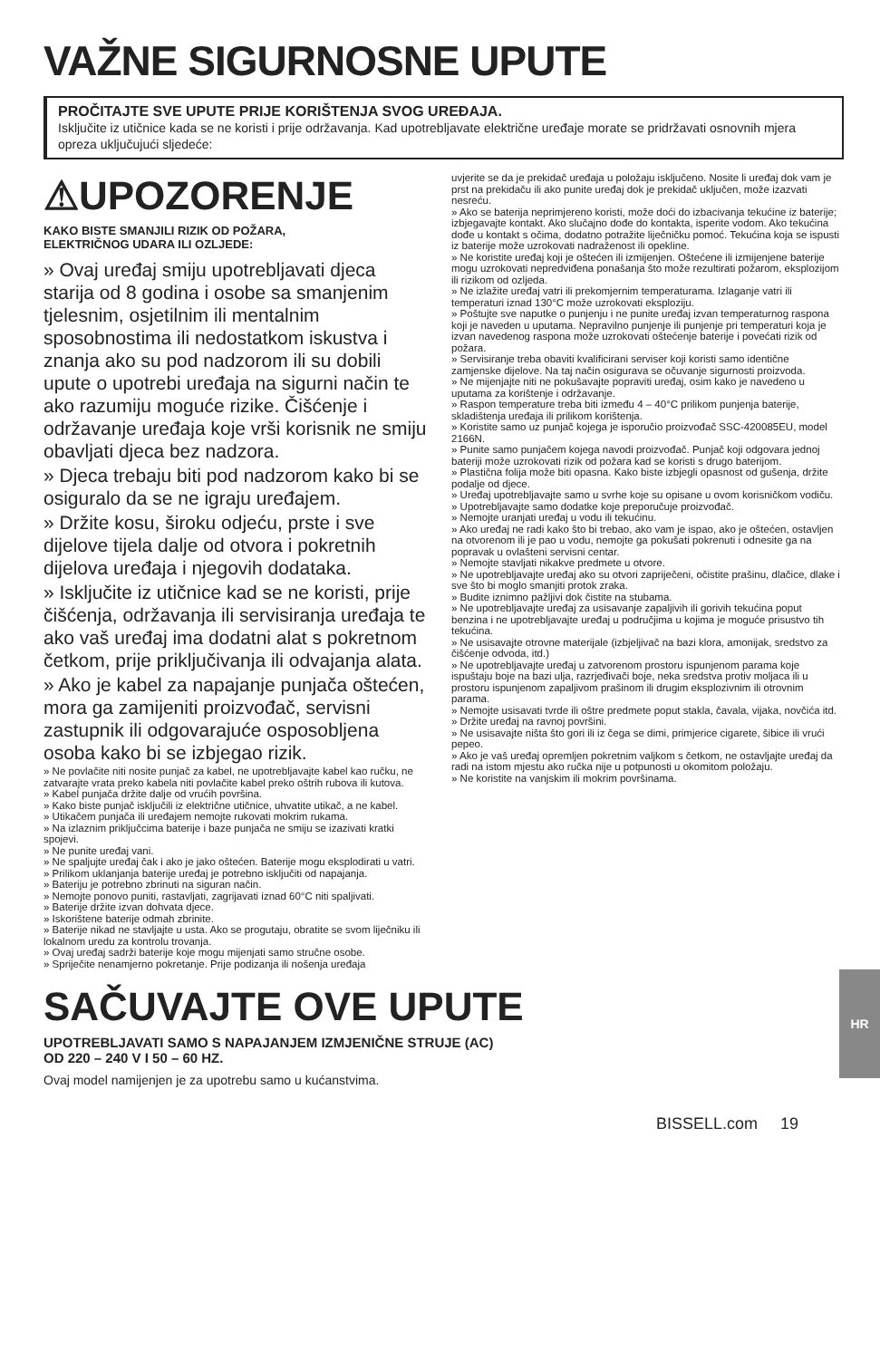VAŽNE SIGURNOSNE UPUTE
PROČITAJTE SVE UPUTE PRIJE KORIŠTENJA SVOG UREĐAJA.
Isključite iz utičnice kada se ne koristi i prije održavanja. Kad upotrebljavate električne uređaje morate se pridržavati osnovnih mjera opreza uključujući sljedeće:
⚠UPOZORENJE
KAKO BISTE SMANJILI RIZIK OD POŽARA,
ELEKTRIČNOG UDARA ILI OZLJEDE:
» Ovaj uređaj smiju upotrebljavati djeca starija od 8 godina i osobe sa smanjenim tjelesnim, osjetilnim ili mentalnim sposobnostima ili nedostatkom iskustva i znanja ako su pod nadzorom ili su dobili upute o upotrebi uređaja na sigurni način te ako razumiju moguće rizike. Čišćenje i održavanje uređaja koje vrši korisnik ne smiju obavljati djeca bez nadzora.
» Djeca trebaju biti pod nadzorom kako bi se osiguralo da se ne igraju uređajem.
» Držite kosu, široku odjeću, prste i sve dijelove tijela dalje od otvora i pokretnih dijelova uređaja i njegovih dodataka.
» Isključite iz utičnice kad se ne koristi, prije čišćenja, održavanja ili servisiranja uređaja te ako vaš uređaj ima dodatni alat s pokretnom četkom, prije priključivanja ili odvajanja alata.
» Ako je kabel za napajanje punjača oštećen, mora ga zamijeniti proizvođač, servisni zastupnik ili odgovarajuće osposobljena osoba kako bi se izbjegao rizik.
» Ne povlačite niti nosite punjač za kabel, ne upotrebljavajte kabel kao ručku, ne zatvarajte vrata preko kabela niti povlačite kabel preko oštrih rubova ili kutova.
» Kabel punjača držite dalje od vrućih površina.
» Kako biste punjač isključili iz električne utičnice, uhvatite utikač, a ne kabel.
» Utikačem punjača ili uređajem nemojte rukovati mokrim rukama.
» Na izlaznim priključcima baterije i baze punjača ne smiju se izazivati kratki spojevi.
» Ne punite uređaj vani.
» Ne spaljujte uređaj čak i ako je jako oštećen. Baterije mogu eksplodirati u vatri.
» Prilikom uklanjanja baterije uređaj je potrebno isključiti od napajanja.
» Bateriju je potrebno zbrinuti na siguran način.
» Nemojte ponovo puniti, rastavljati, zagrijavati iznad 60°C niti spaljivati.
» Baterije držite izvan dohvata djece.
» Iskorištene baterije odmah zbrinite.
» Baterije nikad ne stavljajte u usta. Ako se progutaju, obratite se svom liječniku ili lokalnom uredu za kontrolu trovanja.
» Ovaj uređaj sadrži baterije koje mogu mijenjati samo stručne osobe.
» Spriječite nenamjerno pokretanje. Prije podizanja ili nošenja uređaja
uvjerite se da je prekidač uređaja u položaju isključeno. Nosite li uređaj dok vam je prst na prekidaču ili ako punite uređaj dok je prekidač uključen, može izazvati nesreću.
» Ako se baterija neprimjereno koristi, može doći do izbacivanja tekućine iz baterije; izbjegavajte kontakt. Ako slučajno dođe do kontakta, isperite vodom. Ako tekućina dođe u kontakt s očima, dodatno potražite liječničku pomoć. Tekućina koja se ispusti iz baterije može uzrokovati nadraženost ili opekline.
» Ne koristite uređaj koji je oštećen ili izmijenjen. Oštećene ili izmijenjene baterije mogu uzrokovati nepredviđena ponašanja što može rezultirati požarom, eksplozijom ili rizikom od ozljeda.
» Ne izlažite uređaj vatri ili prekomjernim temperaturama. Izlaganje vatri ili temperaturi iznad 130°C može uzrokovati eksploziju.
» Poštujte sve naputke o punjenju i ne punite uređaj izvan temperaturnog raspona koji je naveden u uputama. Nepravilno punjenje ili punjenje pri temperaturi koja je izvan navedenog raspona može uzrokovati oštećenje baterije i povećati rizik od požara.
» Servisiranje treba obaviti kvalificirani serviser koji koristi samo identične zamjenske dijelove. Na taj način osigurava se očuvanje sigurnosti proizvoda.
» Ne mijenjajte niti ne pokušavajte popraviti uređaj, osim kako je navedeno u uputama za korištenje i održavanje.
» Raspon temperature treba biti između 4 – 40°C prilikom punjenja baterije, skladištenja uređaja ili prilikom korištenja.
» Koristite samo uz punjač kojega je isporučio proizvođač SSC-420085EU, model 2166N.
» Punite samo punjačem kojega navodi proizvođač. Punjač koji odgovara jednoj bateriji može uzrokovati rizik od požara kad se koristi s drugo baterijom.
» Plastična folija može biti opasna. Kako biste izbjegli opasnost od gušenja, držite podalje od djece.
» Uređaj upotrebljavajte samo u svrhe koje su opisane u ovom korisničkom vodiču.
» Upotrebljavajte samo dodatke koje preporučuje proizvođač.
» Nemojte uranjati uređaj u vodu ili tekućinu.
» Ako uređaj ne radi kako što bi trebao, ako vam je ispao, ako je oštećen, ostavljen na otvorenom ili je pao u vodu, nemojte ga pokušati pokrenuti i odnesite ga na popravak u ovlašteni servisni centar.
» Nemojte stavljati nikakve predmete u otvore.
» Ne upotrebljavajte uređaj ako su otvori zapriječeni, očistite prašinu, dlačice, dlake i sve što bi moglo smanjiti protok zraka.
» Budite iznimno pažljivi dok čistite na stubama.
» Ne upotrebljavajte uređaj za usisavanje zapaljivih ili gorivih tekućina poput benzina i ne upotrebljavajte uređaj u područjima u kojima je moguće prisustvo tih tekućina.
» Ne usisavajte otrovne materijale (izbjeljivač na bazi klora, amonijak, sredstvo za čišćenje odvoda, itd.)
» Ne upotrebljavajte uređaj u zatvorenom prostoru ispunjenom parama koje ispuštaju boje na bazi ulja, razrjeđivači boje, neka sredstva protiv moljaca ili u prostoru ispunjenom zapaljivom prašinom ili drugim eksplozivnim ili otrovnim parama.
» Nemojte usisavati tvrde ili oštre predmete poput stakla, čavala, vijaka, novčića itd.
» Držite uređaj na ravnoj površini.
» Ne usisavajte ništa što gori ili iz čega se dimi, primjerice cigarete, šibice ili vrući pepeo.
» Ako je vaš uređaj opremljen pokretnim valjkom s četkom, ne ostavljajte uređaj da radi na istom mjestu ako ručka nije u potpunosti u okomitom položaju.
» Ne koristite na vanjskim ili mokrim površinama.
SAČUVAJTE OVE UPUTE
UPOTREBLJAVATI SAMO S NAPAJANJEM IZMJENIČNE STRUJE (AC)
OD 220 – 240 V I 50 – 60 HZ.
Ovaj model namijenjen je za upotrebu samo u kućanstvima.
BISSELL.com 19
HR